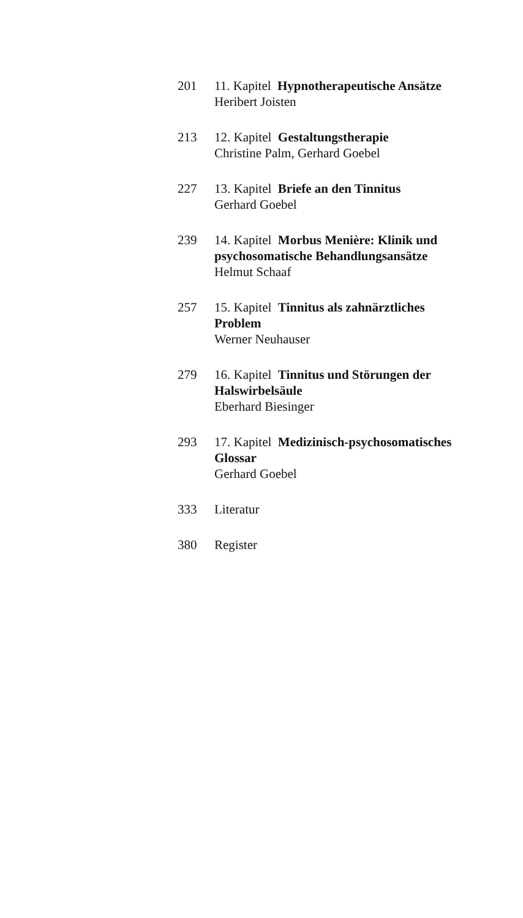201 11. Kapitel Hypnotherapeutische Ansätze
Heribert Joisten
213 12. Kapitel Gestaltungstherapie
Christine Palm, Gerhard Goebel
227 13. Kapitel Briefe an den Tinnitus
Gerhard Goebel
239 14. Kapitel Morbus Menière: Klinik und psychosomatische Behandlungsansätze
Helmut Schaaf
257 15. Kapitel Tinnitus als zahnärztliches Problem
Werner Neuhauser
279 16. Kapitel Tinnitus und Störungen der Halswirbelsäule
Eberhard Biesinger
293 17. Kapitel Medizinisch-psychosomatisches Glossar
Gerhard Goebel
333 Literatur
380 Register